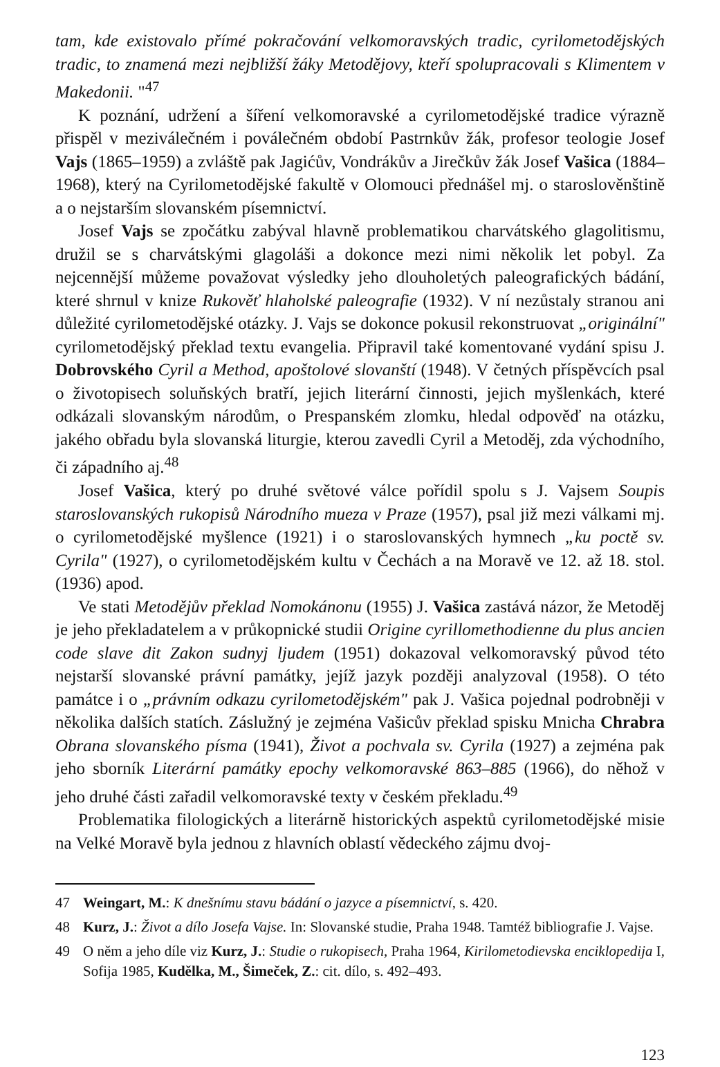tam, kde existovalo přímé pokračování velkomoravských tradic, cyrilometodějských tradic, to znamená mezi nejbližší žáky Metodějovy, kteří spolupracovali s Klimentem v Makedonii. "<sup>47</sup>
K poznání, udržení a šíření velkomoravské a cyrilometodějské tradice výrazně přispěl v meziválečném i poválečném období Pastrnkův žák, profesor teologie Josef Vajs (1865–1959) a zvláště pak Jagićův, Vondrákův a Jirečkův žák Josef Vašica (1884–1968), který na Cyrilometodějské fakultě v Olomouci přednášel mj. o staroslověnštině a o nejstarším slovanském písemnictví.
Josef Vajs se zpočátku zabýval hlavně problematikou charvátského glagolitismu, družil se s charvátskými glagoláši a dokonce mezi nimi několik let pobyl. Za nejcennější můžeme považovat výsledky jeho dlouholetých paleografických bádání, které shrnul v knize Rukověť hlaholské paleografie (1932). V ní nezůstaly stranou ani důležité cyrilometodějské otázky. J. Vajs se dokonce pokusil rekonstruovat „originální" cyrilometodějský překlad textu evangelia. Připravil také komentované vydání spisu J. Dobrovského Cyril a Method, apoštolové slovanští (1948). V četných příspěvcích psal o životopisech soluňských bratří, jejich literární činnosti, jejich myšlenkách, které odkázali slovanským národům, o Prespanském zlomku, hledal odpověď na otázku, jakého obřadu byla slovanská liturgie, kterou zavedli Cyril a Metoděj, zda východního, či západního aj.<sup>48</sup>
Josef Vašica, který po druhé světové válce pořídil spolu s J. Vajsem Soupis staroslovanských rukopisů Národního mueza v Praze (1957), psal již mezi válkami mj. o cyrilometodějské myšlence (1921) i o staroslovanských hymnech „ku poctě sv. Cyrila" (1927), o cyrilometodějském kultu v Čechách a na Moravě ve 12. až 18. stol. (1936) apod.
Ve stati Metodějův překlad Nomokánonu (1955) J. Vašica zastává názor, že Metoděj je jeho překladatelem a v průkopnické studii Origine cyrillomethodienne du plus ancien code slave dit Zakon sudnyj ljudem (1951) dokazoval velkomoravský původ této nejstarší slovanské právní památky, jejíž jazyk později analyzoval (1958). O této památce i o „právním odkazu cyrilometodějském" pak J. Vašica pojednal podrobněji v několika dalších statích. Záslužný je zejména Vašicův překlad spisku Mnicha Chrabra Obrana slovanského písma (1941), Život a pochvala sv. Cyrila (1927) a zejména pak jeho sborník Literární památky epochy velkomoravské 863–885 (1966), do něhož v jeho druhé části zařadil velkomoravské texty v českém překladu.<sup>49</sup>
Problematika filologických a literárně historických aspektů cyrilometodějské misie na Velké Moravě byla jednou z hlavních oblastí vědeckého zájmu dvoj-
47 Weingart, M.: K dnešnímu stavu bádání o jazyce a písemnictví, s. 420.
48 Kurz, J.: Život a dílo Josefa Vajse. In: Slovanské studie, Praha 1948. Tamtéž bibliografie J. Vajse.
49 O něm a jeho díle viz Kurz, J.: Studie o rukopisech, Praha 1964, Kirilometodievska enciklopedija I, Sofija 1985, Kudělka, M., Šimeček, Z.: cit. dílo, s. 492–493.
123